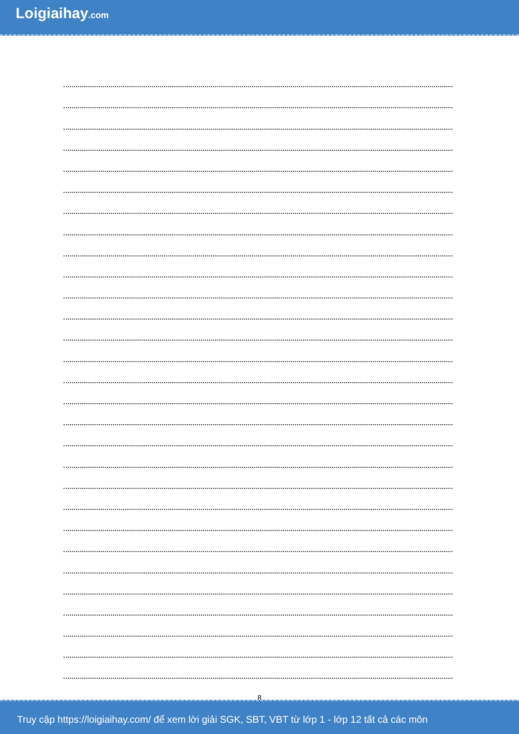Loigiaihay.com
8
Truy cập https://loigiaihay.com/ để xem lời giải SGK, SBT, VBT từ lớp 1 - lớp 12 tất cả các môn